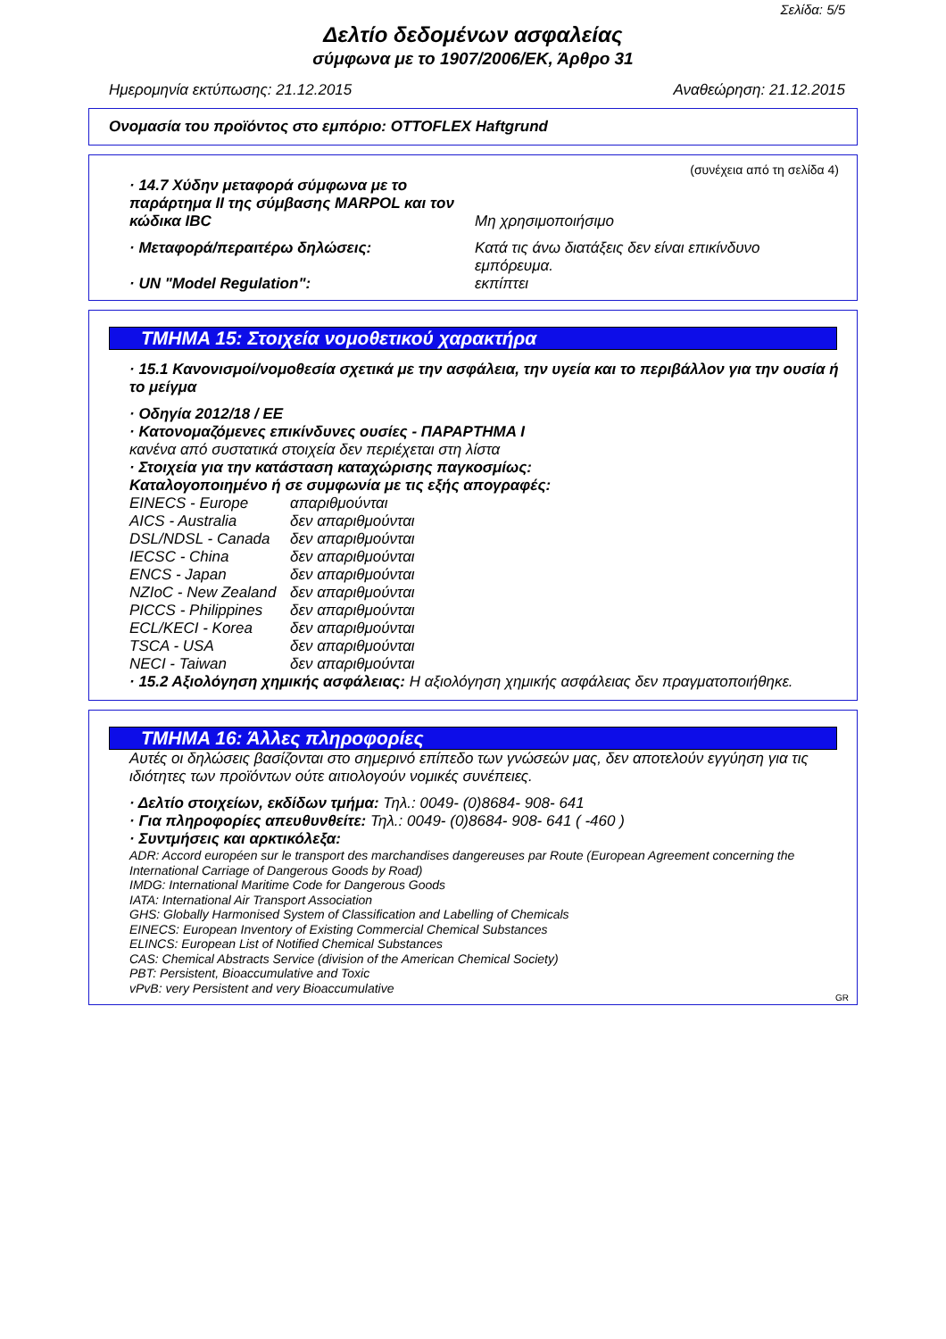Σελίδα: 5/5
Δελτίο δεδομένων ασφαλείας
σύμφωνα με το 1907/2006/ΕΚ, Άρθρο 31
Ημερομηνία εκτύπωσης: 21.12.2015 Αναθεώρηση: 21.12.2015
Ονομασία του προϊόντος στο εμπόριο: OTTOFLEX Haftgrund
(συνέχεια από τη σελίδα 4)
· 14.7 Χύδην μεταφορά σύμφωνα με το παράρτημα II της σύμβασης MARPOL και τον κώδικα IBC
Μη χρησιμοποιήσιμο
· Μεταφορά/περαιτέρω δηλώσεις: Κατά τις άνω διατάξεις δεν είναι επικίνδυνο εμπόρευμα.
· UN "Model Regulation": εκπίπτει
ΤΜΗΜΑ 15: Στοιχεία νομοθετικού χαρακτήρα
· 15.1 Κανονισμοί/νομοθεσία σχετικά με την ασφάλεια, την υγεία και το περιβάλλον για την ουσία ή το μείγμα
· Οδηγία 2012/18 / ΕΕ
· Κατονομαζόμενες επικίνδυνες ουσίες - ΠΑΡΑΡΤΗΜΑ I
κανένα από συστατικά στοιχεία δεν περιέχεται στη λίστα
· Στοιχεία για την κατάσταση καταχώρισης παγκοσμίως:
Καταλογοποιημένο ή σε συμφωνία με τις εξής απογραφές:
EINECS - Europe απαριθμούνται AICS - Australia δεν απαριθμούνται DSL/NDSL - Canada δεν απαριθμούνται IECSC - China δεν απαριθμούνται ENCS - Japan δεν απαριθμούνται NZIoC - New Zealand δεν απαριθμούνται PICCS - Philippines δεν απαριθμούνται ECL/KECI - Korea δεν απαριθμούνται TSCA - USA δεν απαριθμούνται NECI - Taiwan δεν απαριθμούνται
· 15.2 Αξιολόγηση χημικής ασφάλειας: Η αξιολόγηση χημικής ασφάλειας δεν πραγματοποιήθηκε.
ΤΜΗΜΑ 16: Άλλες πληροφορίες
Αυτές οι δηλώσεις βασίζονται στο σημερινό επίπεδο των γνώσεών μας, δεν αποτελούν εγγύηση για τις ιδιότητες των προϊόντων ούτε αιτιολογούν νομικές συνέπειες.
· Δελτίο στοιχείων, εκδίδων τμήμα: Τηλ.: 0049- (0)8684- 908- 641
· Για πληροφορίες απευθυνθείτε: Τηλ.: 0049- (0)8684- 908- 641 ( -460 )
· Συντμήσεις και αρκτικόλεξα:
ADR: Accord européen sur le transport des marchandises dangereuses par Route (European Agreement concerning the International Carriage of Dangerous Goods by Road)
IMDG: International Maritime Code for Dangerous Goods
IATA: International Air Transport Association
GHS: Globally Harmonised System of Classification and Labelling of Chemicals
EINECS: European Inventory of Existing Commercial Chemical Substances
ELINCS: European List of Notified Chemical Substances
CAS: Chemical Abstracts Service (division of the American Chemical Society)
PBT: Persistent, Bioaccumulative and Toxic
vPvB: very Persistent and very Bioaccumulative
GR